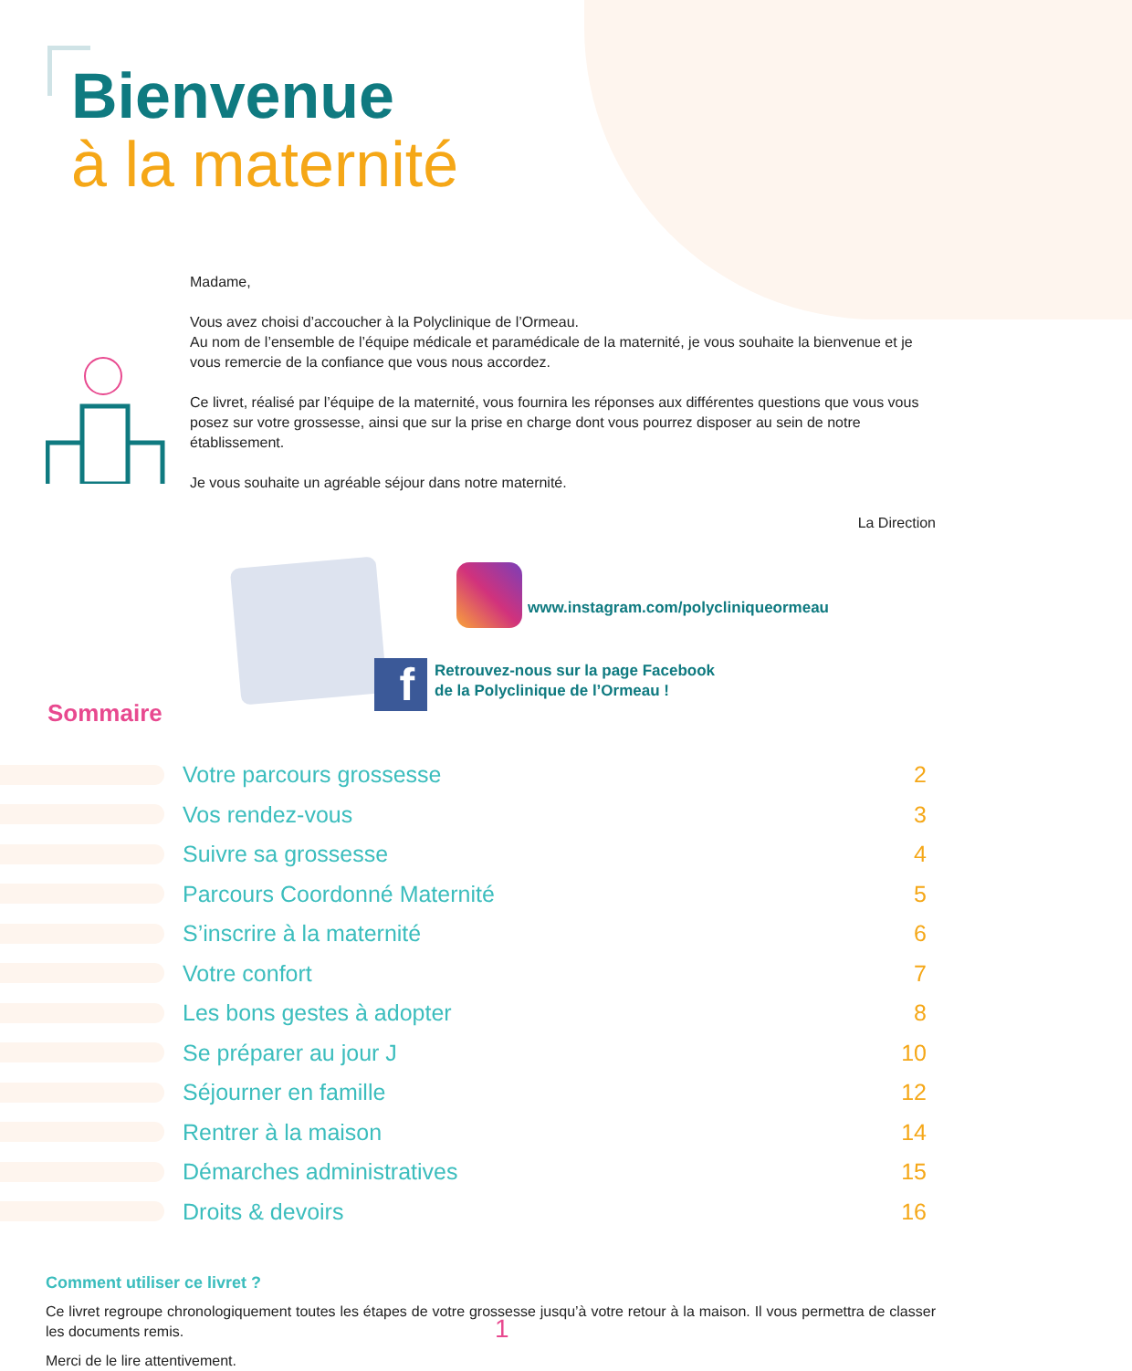Bienvenue
à la maternité
Madame,
Vous avez choisi d’accoucher à la Polyclinique de l’Ormeau.
Au nom de l’ensemble de l’équipe médicale et paramédicale de la maternité, je vous souhaite la bienvenue et je vous remercie de la confiance que vous nous accordez.
Ce livret, réalisé par l’équipe de la maternité, vous fournira les réponses aux différentes questions que vous vous posez sur votre grossesse, ainsi que sur la prise en charge dont vous pourrez disposer au sein de notre établissement.
Je vous souhaite un agréable séjour dans notre maternité.
La Direction
www.instagram.com/polycliniqueormeau
f
Retrouvez-nous sur la page Facebook
de la Polyclinique de l’Ormeau !
Sommaire
Votre parcours grossesse 2
Vos rendez-vous 3
Suivre sa grossesse 4
Parcours Coordonné Maternité 5
S’inscrire à la maternité 6
Votre confort 7
Les bons gestes à adopter 8
Se préparer au jour J 10
Séjourner en famille 12
Rentrer à la maison 14
Démarches administratives 15
Droits & devoirs 16
Comment utiliser ce livret ?
Ce livret regroupe chronologiquement toutes les étapes de votre grossesse jusqu’à votre retour à la maison. Il vous permettra de classer les documents remis.
Merci de le lire attentivement.
1